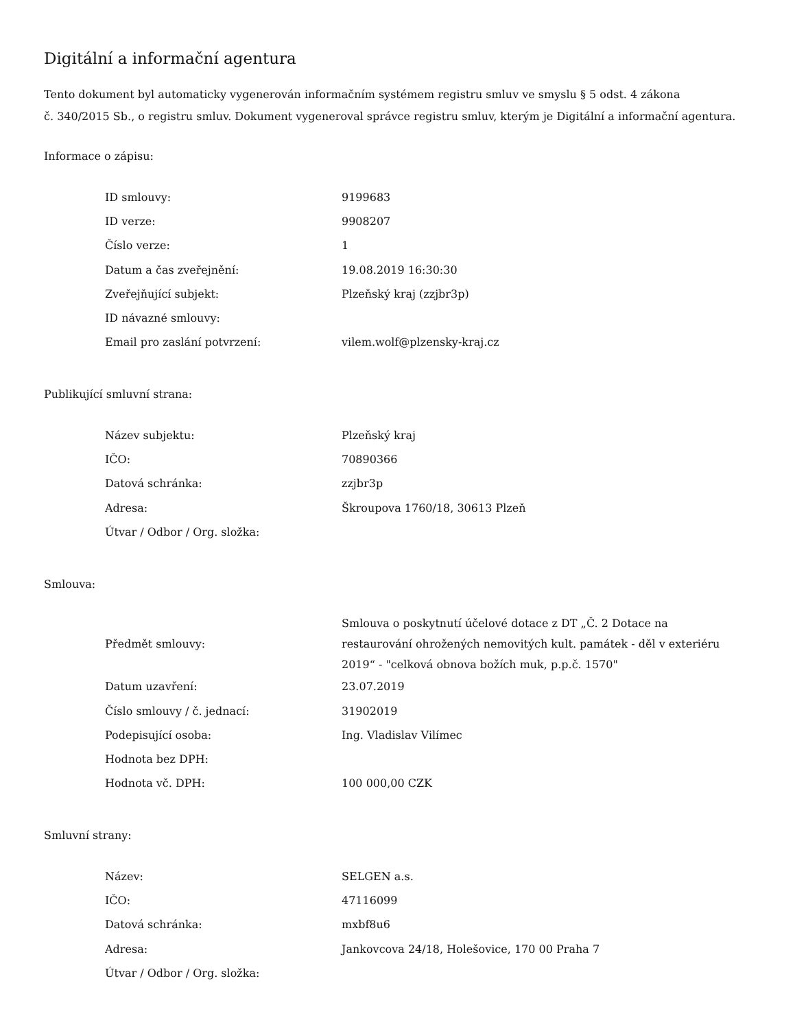Digitální a informační agentura
Tento dokument byl automaticky vygenerován informačním systémem registru smluv ve smyslu § 5 odst. 4 zákona
č. 340/2015 Sb., o registru smluv. Dokument vygeneroval správce registru smluv, kterým je Digitální a informační agentura.
Informace o zápisu:
| ID smlouvy: | 9199683 |
| ID verze: | 9908207 |
| Číslo verze: | 1 |
| Datum a čas zveřejnění: | 19.08.2019 16:30:30 |
| Zveřejňující subjekt: | Plzeňský kraj (zzjbr3p) |
| ID návazné smlouvy: | |
| Email pro zaslání potvrzení: | vilem.wolf@plzensky-kraj.cz |
Publikující smluvní strana:
| Název subjektu: | Plzeňský kraj |
| IČO: | 70890366 |
| Datová schránka: | zzjbr3p |
| Adresa: | Škroupova 1760/18, 30613 Plzeň |
| Útvar / Odbor / Org. složka: | |
Smlouva:
| Předmět smlouvy: | Smlouva o poskytnutí účelové dotace z DT „Č. 2 Dotace na restaurování ohrožených nemovitých kult. památek - děl v exteriéru 2019“ - "celková obnova božích muk, p.p.č. 1570" |
| Datum uzavření: | 23.07.2019 |
| Číslo smlouvy / č. jednací: | 31902019 |
| Podepisující osoba: | Ing. Vladislav Vilímec |
| Hodnota bez DPH: | |
| Hodnota vč. DPH: | 100 000,00 CZK |
Smluvní strany:
| Název: | SELGEN a.s. |
| IČO: | 47116099 |
| Datová schránka: | mxbf8u6 |
| Adresa: | Jankovcova 24/18, Holešovice, 170 00 Praha 7 |
| Útvar / Odbor / Org. složka: | |